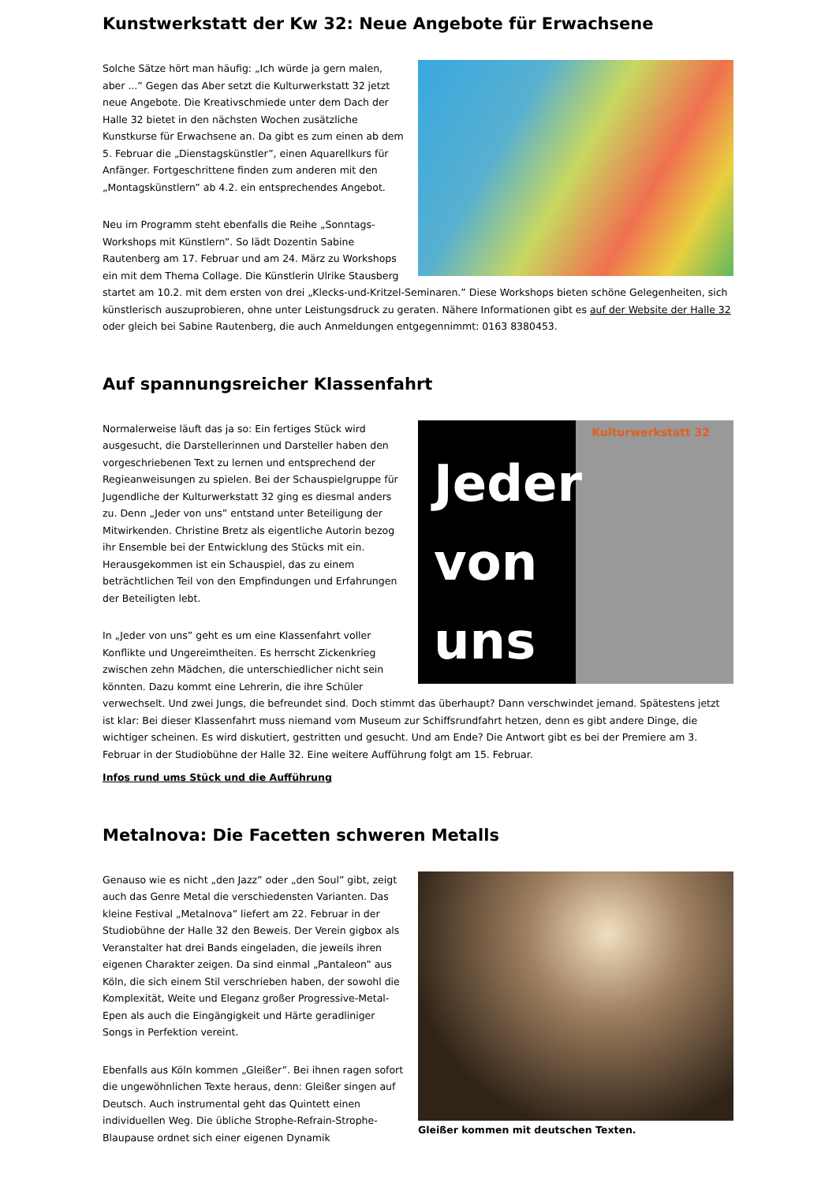Kunstwerkstatt der Kw 32: Neue Angebote für Erwachsene
Solche Sätze hört man häufig: „Ich würde ja gern malen, aber ...” Gegen das Aber setzt die Kulturwerkstatt 32 jetzt neue Angebote. Die Kreativschmiede unter dem Dach der Halle 32 bietet in den nächsten Wochen zusätzliche Kunstkurse für Erwachsene an. Da gibt es zum einen ab dem 5. Februar die „Dienstagskünstler”, einen Aquarellkurs für Anfänger. Fortgeschrittene finden zum anderen mit den „Montagskünstlern” ab 4.2. ein entsprechendes Angebot.
Neu im Programm steht ebenfalls die Reihe „Sonntags-Workshops mit Künstlern”. So lädt Dozentin Sabine Rautenberg am 17. Februar und am 24. März zu Workshops ein mit dem Thema Collage. Die Künstlerin Ulrike Stausberg startet am 10.2. mit dem ersten von drei „Klecks-und-Kritzel-Seminaren.” Diese Workshops bieten schöne Gelegenheiten, sich künstlerisch auszuprobieren, ohne unter Leistungsdruck zu geraten. Nähere Informationen gibt es auf der Website der Halle 32 oder gleich bei Sabine Rautenberg, die auch Anmeldungen entgegennimmt: 0163 8380453.
Auf spannungsreicher Klassenfahrt
Kulturwerkstatt 32
Jeder
von
uns
Normalerweise läuft das ja so: Ein fertiges Stück wird ausgesucht, die Darstellerinnen und Darsteller haben den vorgeschriebenen Text zu lernen und entsprechend der Regieanweisungen zu spielen. Bei der Schauspielgruppe für Jugendliche der Kulturwerkstatt 32 ging es diesmal anders zu. Denn „Jeder von uns” entstand unter Beteiligung der Mitwirkenden. Christine Bretz als eigentliche Autorin bezog ihr Ensemble bei der Entwicklung des Stücks mit ein. Herausgekommen ist ein Schauspiel, das zu einem beträchtlichen Teil von den Empfindungen und Erfahrungen der Beteiligten lebt.
In „Jeder von uns” geht es um eine Klassenfahrt voller Konflikte und Ungereimtheiten. Es herrscht Zickenkrieg zwischen zehn Mädchen, die unterschiedlicher nicht sein könnten. Dazu kommt eine Lehrerin, die ihre Schüler verwechselt. Und zwei Jungs, die befreundet sind. Doch stimmt das überhaupt? Dann verschwindet jemand. Spätestens jetzt ist klar: Bei dieser Klassenfahrt muss niemand vom Museum zur Schiffsrundfahrt hetzen, denn es gibt andere Dinge, die wichtiger scheinen. Es wird diskutiert, gestritten und gesucht. Und am Ende? Die Antwort gibt es bei der Premiere am 3. Februar in der Studiobühne der Halle 32. Eine weitere Aufführung folgt am 15. Februar.
Infos rund ums Stück und die Aufführung
Metalnova: Die Facetten schweren Metalls
Gleißer kommen mit deutschen Texten.
Genauso wie es nicht „den Jazz” oder „den Soul” gibt, zeigt auch das Genre Metal die verschiedensten Varianten. Das kleine Festival „Metalnova” liefert am 22. Februar in der Studiobühne der Halle 32 den Beweis. Der Verein gigbox als Veranstalter hat drei Bands eingeladen, die jeweils ihren eigenen Charakter zeigen. Da sind einmal „Pantaleon” aus Köln, die sich einem Stil verschrieben haben, der sowohl die Komplexität, Weite und Eleganz großer Progressive-Metal-Epen als auch die Eingängigkeit und Härte geradliniger Songs in Perfektion vereint.
Ebenfalls aus Köln kommen „Gleißer”. Bei ihnen ragen sofort die ungewöhnlichen Texte heraus, denn: Gleißer singen auf Deutsch. Auch instrumental geht das Quintett einen individuellen Weg. Die übliche Strophe-Refrain-Strophe-Blaupause ordnet sich einer eigenen Dynamik